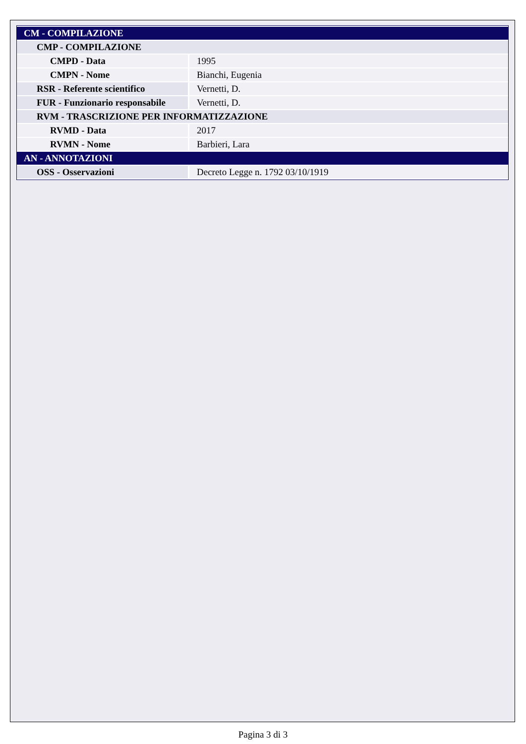| CM - COMPILAZIONE | |
| CMP - COMPILAZIONE | |
| CMPD - Data | 1995 |
| CMPN - Nome | Bianchi, Eugenia |
| RSR - Referente scientifico | Vernetti, D. |
| FUR - Funzionario responsabile | Vernetti, D. |
| RVM - TRASCRIZIONE PER INFORMATIZZAZIONE | |
| RVMD - Data | 2017 |
| RVMN - Nome | Barbieri, Lara |
| AN - ANNOTAZIONI | |
| OSS - Osservazioni | Decreto Legge n. 1792 03/10/1919 |
Pagina 3 di 3